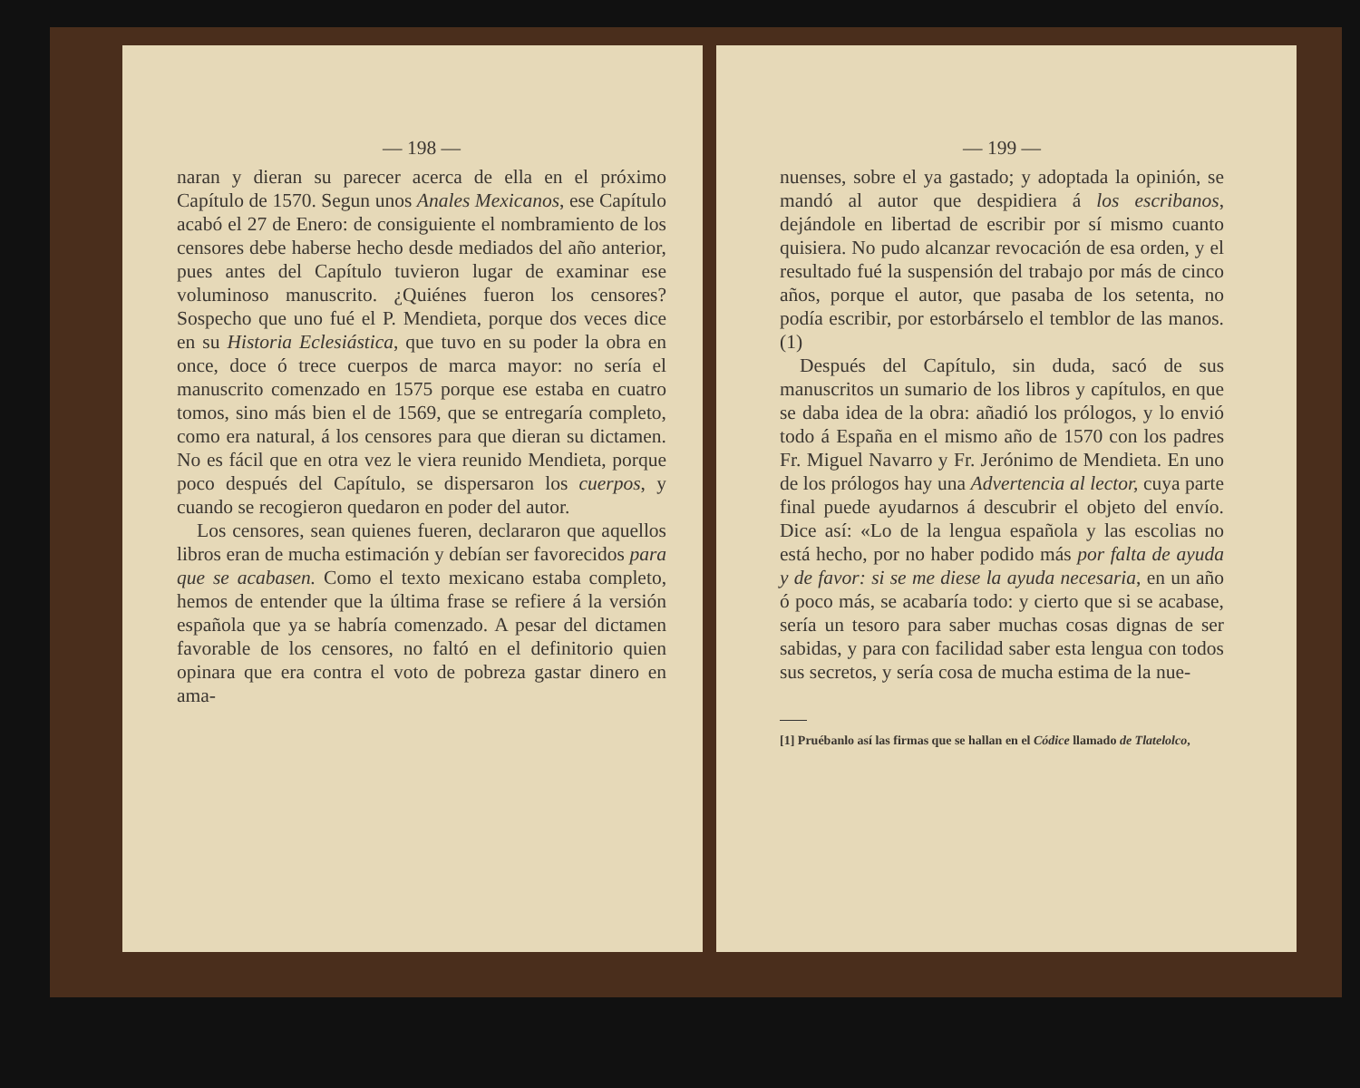— 198 —
naran y dieran su parecer acerca de ella en el próximo Capítulo de 1570. Segun unos Anales Mexicanos, ese Capítulo acabó el 27 de Enero: de consiguiente el nombramiento de los censores debe haberse hecho desde mediados del año anterior, pues antes del Capítulo tuvieron lugar de examinar ese voluminoso manuscrito. ¿Quiénes fueron los censores? Sospecho que uno fué el P. Mendieta, porque dos veces dice en su Historia Eclesiástica, que tuvo en su poder la obra en once, doce ó trece cuerpos de marca mayor: no sería el manuscrito comenzado en 1575 porque ese estaba en cuatro tomos, sino más bien el de 1569, que se entregaría completo, como era natural, á los censores para que dieran su dictamen. No es fácil que en otra vez le viera reunido Mendieta, porque poco después del Capítulo, se dispersaron los cuerpos, y cuando se recogieron quedaron en poder del autor.
Los censores, sean quienes fueren, declararon que aquellos libros eran de mucha estimación y debían ser favorecidos para que se acabasen. Como el texto mexicano estaba completo, hemos de entender que la última frase se refiere á la versión española que ya se habría comenzado. A pesar del dictamen favorable de los censores, no faltó en el definitorio quien opinara que era contra el voto de pobreza gastar dinero en ama-
— 199 —
nuenses, sobre el ya gastado; y adoptada la opinión, se mandó al autor que despidiera á los escribanos, dejándole en libertad de escribir por sí mismo cuanto quisiera. No pudo alcanzar revocación de esa orden, y el resultado fué la suspensión del trabajo por más de cinco años, porque el autor, que pasaba de los setenta, no podía escribir, por estorbárselo el temblor de las manos. (1)
Después del Capítulo, sin duda, sacó de sus manuscritos un sumario de los libros y capítulos, en que se daba idea de la obra: añadió los prólogos, y lo envió todo á España en el mismo año de 1570 con los padres Fr. Miguel Navarro y Fr. Jerónimo de Mendieta. En uno de los prólogos hay una Advertencia al lector, cuya parte final puede ayudarnos á descubrir el objeto del envío. Dice así: «Lo de la lengua española y las escolias no está hecho, por no haber podido más por falta de ayuda y de favor: si se me diese la ayuda necesaria, en un año ó poco más, se acabaría todo: y cierto que si se acabase, sería un tesoro para saber muchas cosas dignas de ser sabidas, y para con facilidad saber esta lengua con todos sus secretos, y sería cosa de mucha estima de la nue-
[1] Pruébanlo así las firmas que se hallan en el Códice llamado de Tlatelolco,